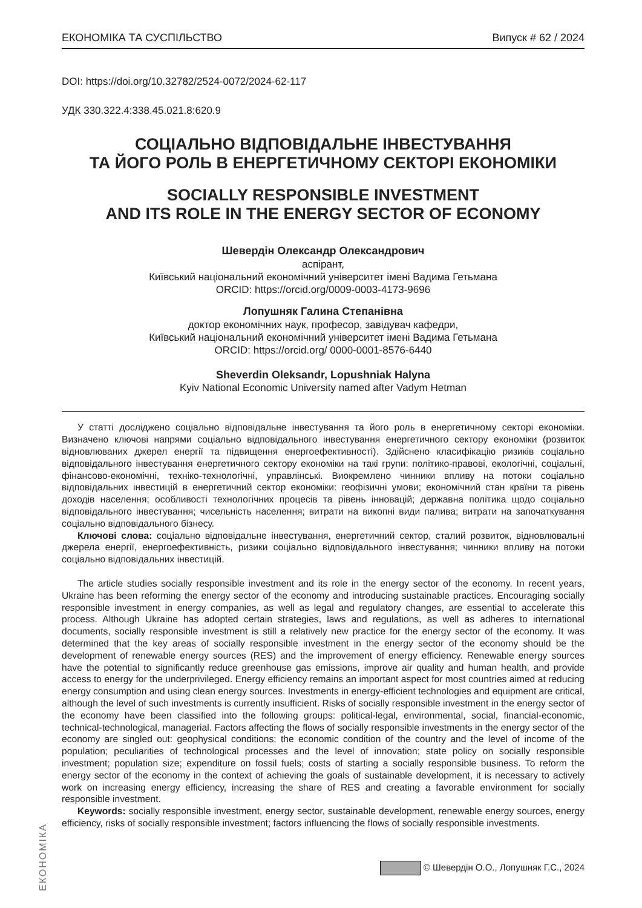ЕКОНОМІКА ТА СУСПІЛЬСТВО Випуск # 62 / 2024
DOI: https://doi.org/10.32782/2524-0072/2024-62-117
УДК 330.322.4:338.45.021.8:620.9
СОЦІАЛЬНО ВІДПОВІДАЛЬНЕ ІНВЕСТУВАННЯ
ТА ЙОГО РОЛЬ В ЕНЕРГЕТИЧНОМУ СЕКТОРІ ЕКОНОМІКИ
SOCIALLY RESPONSIBLE INVESTMENT
AND ITS ROLE IN THE ENERGY SECTOR OF ECONOMY
Шевердін Олександр Олександрович
аспірант,
Київський національний економічний університет імені Вадима Гетьмана
ORCID: https://orcid.org/0009-0003-4173-9696
Лопушняк Галина Степанівна
доктор економічних наук, професор, завідувач кафедри,
Київський національний економічний університет імені Вадима Гетьмана
ORCID: https://orcid.org/ 0000-0001-8576-6440
Sheverdin Oleksandr, Lopushniak Halyna
Kyiv National Economic University named after Vadym Hetman
У статті досліджено соціально відповідальне інвестування та його роль в енергетичному секторі економіки. Визначено ключові напрями соціально відповідального інвестування енергетичного сектору економіки (розвиток відновлюваних джерел енергії та підвищення енергоефективності). Здійснено класифікацію ризиків соціально відповідального інвестування енергетичного сектору економіки на такі групи: політико-правові, екологічні, соціальні, фінансово-економічні, техніко-технологічні, управлінські. Виокремлено чинники впливу на потоки соціально відповідальних інвестицій в енергетичний сектор економіки: геофізичні умови; економічний стан країни та рівень доходів населення; особливості технологічних процесів та рівень інновацій; державна політика щодо соціально відповідального інвестування; чисельність населення; витрати на викопні види палива; витрати на започаткування соціально відповідального бізнесу.
Ключові слова: соціально відповідальне інвестування, енергетичний сектор, сталий розвиток, відновлювальні джерела енергії, енергоефективність, ризики соціально відповідального інвестування; чинники впливу на потоки соціально відповідальних інвестицій.
The article studies socially responsible investment and its role in the energy sector of the economy. In recent years, Ukraine has been reforming the energy sector of the economy and introducing sustainable practices. Encouraging socially responsible investment in energy companies, as well as legal and regulatory changes, are essential to accelerate this process. Although Ukraine has adopted certain strategies, laws and regulations, as well as adheres to international documents, socially responsible investment is still a relatively new practice for the energy sector of the economy. It was determined that the key areas of socially responsible investment in the energy sector of the economy should be the development of renewable energy sources (RES) and the improvement of energy efficiency. Renewable energy sources have the potential to significantly reduce greenhouse gas emissions, improve air quality and human health, and provide access to energy for the underprivileged. Energy efficiency remains an important aspect for most countries aimed at reducing energy consumption and using clean energy sources. Investments in energy-efficient technologies and equipment are critical, although the level of such investments is currently insufficient. Risks of socially responsible investment in the energy sector of the economy have been classified into the following groups: political-legal, environmental, social, financial-economic, technical-technological, managerial. Factors affecting the flows of socially responsible investments in the energy sector of the economy are singled out: geophysical conditions; the economic condition of the country and the level of income of the population; peculiarities of technological processes and the level of innovation; state policy on socially responsible investment; population size; expenditure on fossil fuels; costs of starting a socially responsible business. To reform the energy sector of the economy in the context of achieving the goals of sustainable development, it is necessary to actively work on increasing energy efficiency, increasing the share of RES and creating a favorable environment for socially responsible investment.
Keywords: socially responsible investment, energy sector, sustainable development, renewable energy sources, energy efficiency, risks of socially responsible investment; factors influencing the flows of socially responsible investments.
© Шевердін О.О., Лопушняк Г.С., 2024
ЕКОНОМІКА